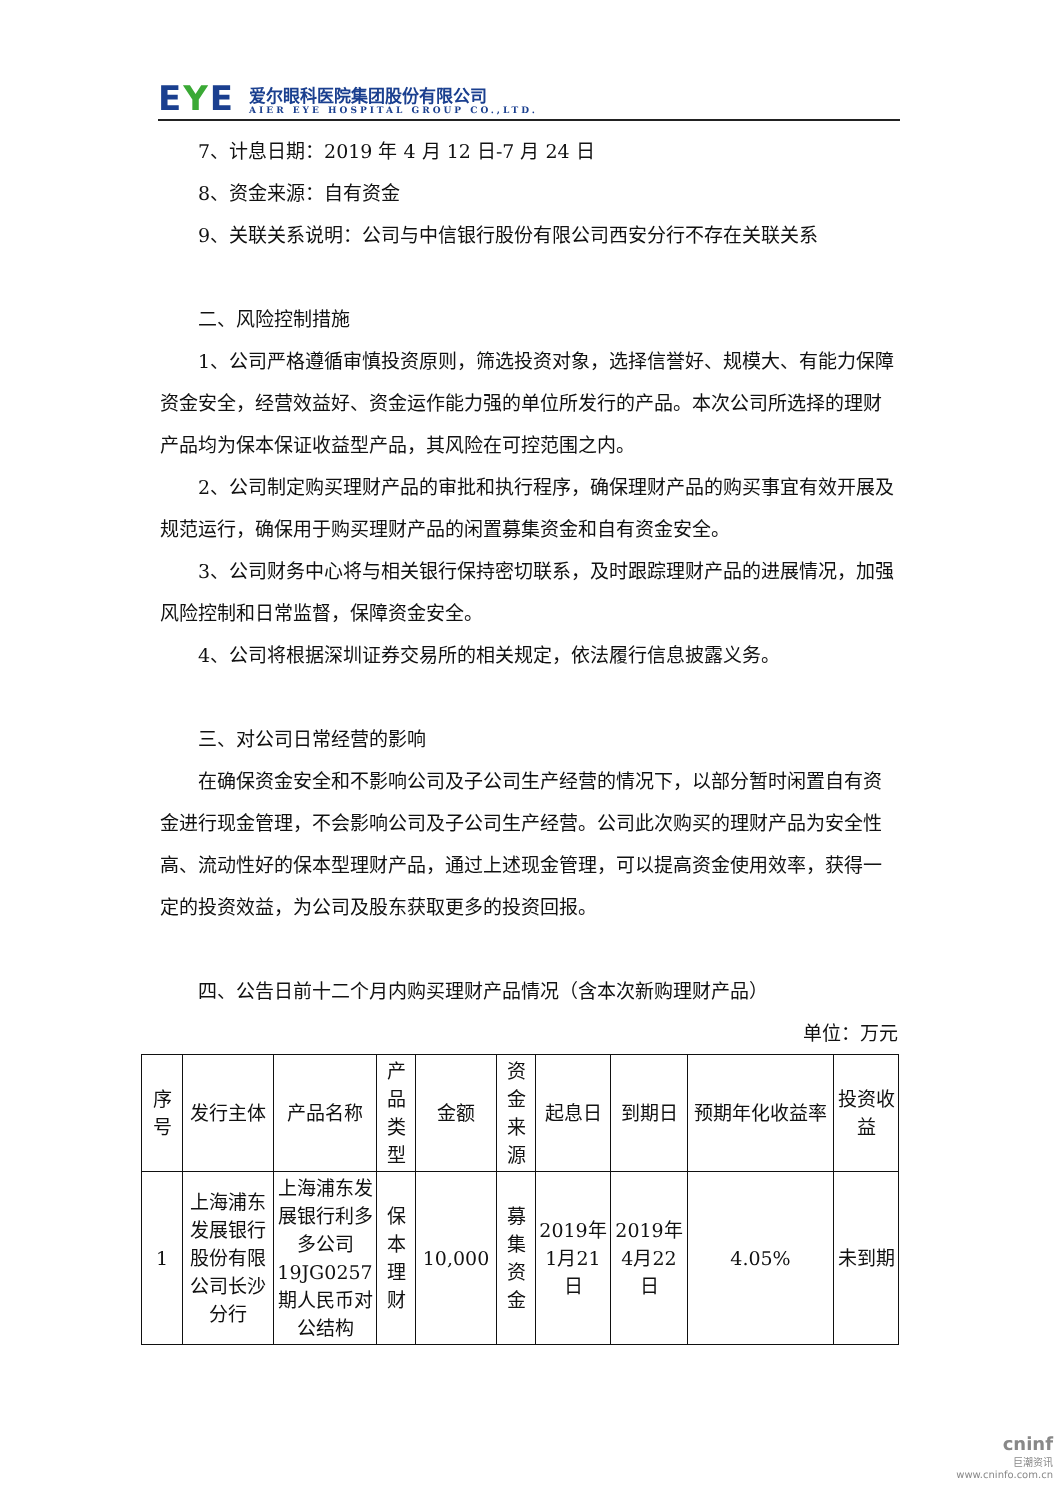EYE
爱尔眼科医院集团股份有限公司
AIER EYE HOSPITAL GROUP CO.,LTD.
7、计息日期：2019 年 4 月 12 日-7 月 24 日
8、资金来源：自有资金
9、关联关系说明：公司与中信银行股份有限公司西安分行不存在关联关系
二、风险控制措施
1、公司严格遵循审慎投资原则，筛选投资对象，选择信誉好、规模大、有能力保障资金安全，经营效益好、资金运作能力强的单位所发行的产品。本次公司所选择的理财产品均为保本保证收益型产品，其风险在可控范围之内。
2、公司制定购买理财产品的审批和执行程序，确保理财产品的购买事宜有效开展及规范运行，确保用于购买理财产品的闲置募集资金和自有资金安全。
3、公司财务中心将与相关银行保持密切联系，及时跟踪理财产品的进展情况，加强风险控制和日常监督，保障资金安全。
4、公司将根据深圳证券交易所的相关规定，依法履行信息披露义务。
三、对公司日常经营的影响
在确保资金安全和不影响公司及子公司生产经营的情况下，以部分暂时闲置自有资金进行现金管理，不会影响公司及子公司生产经营。公司此次购买的理财产品为安全性高、流动性好的保本型理财产品，通过上述现金管理，可以提高资金使用效率，获得一定的投资效益，为公司及股东获取更多的投资回报。
四、公告日前十二个月内购买理财产品情况（含本次新购理财产品）
单位：万元
| 序号 | 发行主体 | 产品名称 | 产品类型 | 金额 | 资金来源 | 起息日 | 到期日 | 预期年化收益率 | 投资收益 |
| --- | --- | --- | --- | --- | --- | --- | --- | --- | --- |
| 1 | 上海浦东发展银行股份有限公司长沙分行 | 上海浦东发展银行利多多公司19JG0257期人民币对公结构 | 保本理财 | 10,000 | 募集资金 | 2019年1月21日 | 2019年4月22日 | 4.05% | 未到期 |
cninf
巨潮资讯
www.cninfo.com.cn